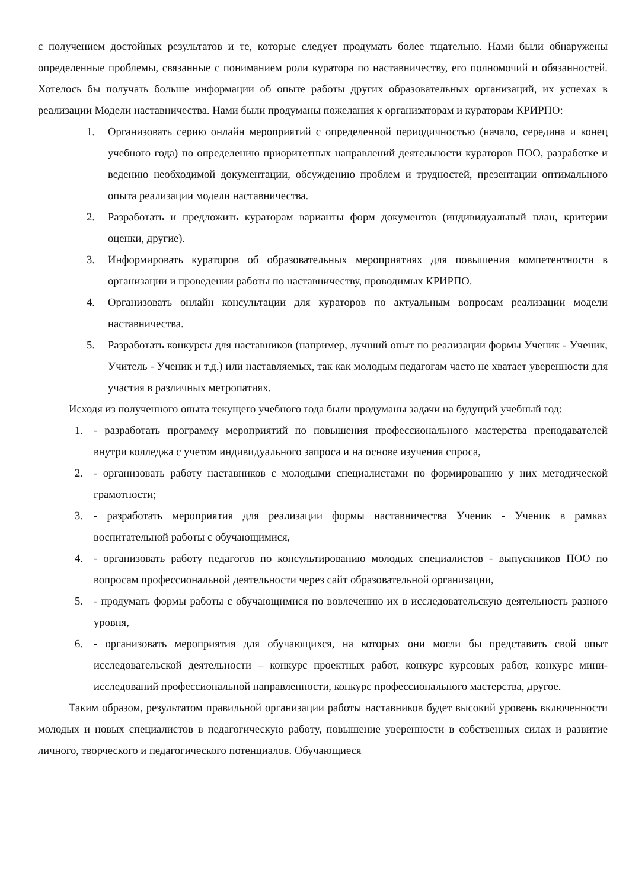с получением достойных результатов и те, которые следует продумать более тщательно. Нами были обнаружены определенные проблемы, связанные с пониманием роли куратора по наставничеству, его полномочий и обязанностей. Хотелось бы получать больше информации об опыте работы других образовательных организаций, их успехах в реализации Модели наставничества. Нами были продуманы пожелания к организаторам и кураторам КРИРПО:
1. Организовать серию онлайн мероприятий с определенной периодичностью (начало, середина и конец учебного года) по определению приоритетных направлений деятельности кураторов ПОО, разработке и ведению необходимой документации, обсуждению проблем и трудностей, презентации оптимального опыта реализации модели наставничества.
2. Разработать и предложить кураторам варианты форм документов (индивидуальный план, критерии оценки, другие).
3. Информировать кураторов об образовательных мероприятиях для повышения компетентности в организации и проведении работы по наставничеству, проводимых КРИРПО.
4. Организовать онлайн консультации для кураторов по актуальным вопросам реализации модели наставничества.
5. Разработать конкурсы для наставников (например, лучший опыт по реализации формы Ученик - Ученик, Учитель - Ученик и т.д.) или наставляемых, так как молодым педагогам часто не хватает уверенности для участия в различных метропатиях.
Исходя из полученного опыта текущего учебного года были продуманы задачи на будущий учебный год:
1. - разработать программу мероприятий по повышения профессионального мастерства преподавателей внутри колледжа с учетом индивидуального запроса и на основе изучения спроса,
2. - организовать работу наставников с молодыми специалистами по формированию у них методической грамотности;
3. - разработать мероприятия для реализации формы наставничества Ученик - Ученик в рамках воспитательной работы с обучающимися,
4. - организовать работу педагогов по консультированию молодых специалистов - выпускников ПОО по вопросам профессиональной деятельности через сайт образовательной организации,
5. - продумать формы работы с обучающимися по вовлечению их в исследовательскую деятельность разного уровня,
6. - организовать мероприятия для обучающихся, на которых они могли бы представить свой опыт исследовательской деятельности – конкурс проектных работ, конкурс курсовых работ, конкурс мини-исследований профессиональной направленности, конкурс профессионального мастерства, другое.
Таким образом, результатом правильной организации работы наставников будет высокий уровень включенности молодых и новых специалистов в педагогическую работу, повышение уверенности в собственных силах и развитие личного, творческого и педагогического потенциалов. Обучающиеся